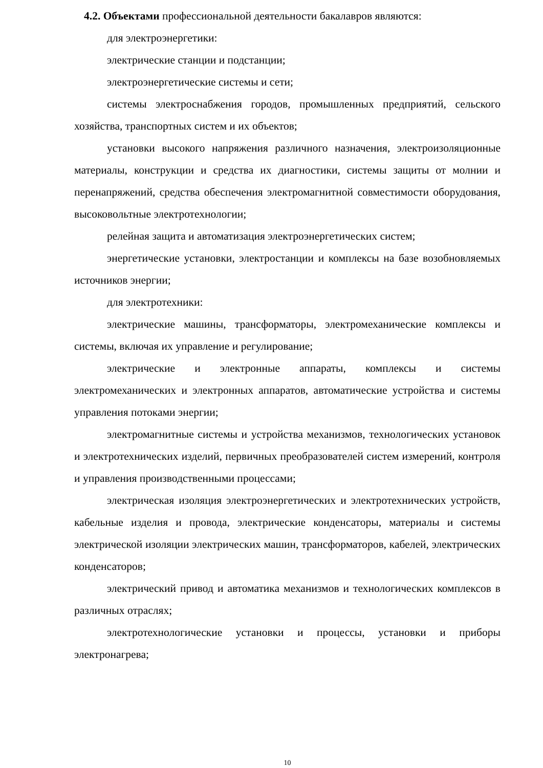4.2. Объектами профессиональной деятельности бакалавров являются:
для электроэнергетики:
электрические станции и подстанции;
электроэнергетические системы и сети;
системы электроснабжения городов, промышленных предприятий, сельского хозяйства, транспортных систем и их объектов;
установки высокого напряжения различного назначения, электроизоляционные материалы, конструкции и средства их диагностики, системы защиты от молнии и перенапряжений, средства обеспечения электромагнитной совместимости оборудования, высоковольтные электротехнологии;
релейная защита и автоматизация электроэнергетических систем;
энергетические установки, электростанции и комплексы на базе возобновляемых источников энергии;
для электротехники:
электрические машины, трансформаторы, электромеханические комплексы и системы, включая их управление и регулирование;
электрические и электронные аппараты, комплексы и системы электромеханических и электронных аппаратов, автоматические устройства и системы управления потоками энергии;
электромагнитные системы и устройства механизмов, технологических установок и электротехнических изделий, первичных преобразователей систем измерений, контроля и управления производственными процессами;
электрическая изоляция электроэнергетических и электротехнических устройств, кабельные изделия и провода, электрические конденсаторы, материалы и системы электрической изоляции электрических машин, трансформаторов, кабелей, электрических конденсаторов;
электрический привод и автоматика механизмов и технологических комплексов в различных отраслях;
электротехнологические установки и процессы, установки и приборы электронагрева;
10